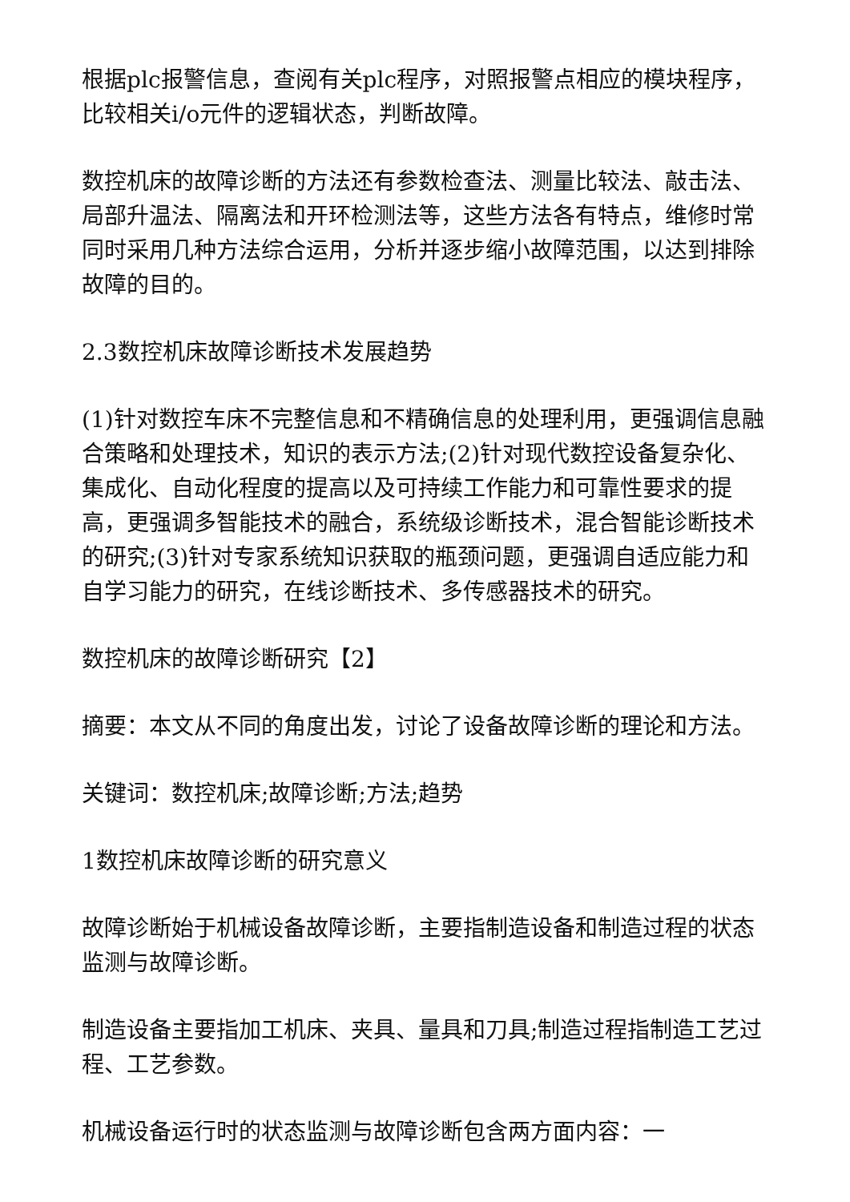根据plc报警信息，查阅有关plc程序，对照报警点相应的模块程序，比较相关i/o元件的逻辑状态，判断故障。
数控机床的故障诊断的方法还有参数检查法、测量比较法、敲击法、局部升温法、隔离法和开环检测法等，这些方法各有特点，维修时常同时采用几种方法综合运用，分析并逐步缩小故障范围，以达到排除故障的目的。
2.3数控机床故障诊断技术发展趋势
(1)针对数控车床不完整信息和不精确信息的处理利用，更强调信息融合策略和处理技术，知识的表示方法;(2)针对现代数控设备复杂化、集成化、自动化程度的提高以及可持续工作能力和可靠性要求的提高，更强调多智能技术的融合，系统级诊断技术，混合智能诊断技术的研究;(3)针对专家系统知识获取的瓶颈问题，更强调自适应能力和自学习能力的研究，在线诊断技术、多传感器技术的研究。
数控机床的故障诊断研究【2】
摘要：本文从不同的角度出发，讨论了设备故障诊断的理论和方法。
关键词：数控机床;故障诊断;方法;趋势
1数控机床故障诊断的研究意义
故障诊断始于机械设备故障诊断，主要指制造设备和制造过程的状态监测与故障诊断。
制造设备主要指加工机床、夹具、量具和刀具;制造过程指制造工艺过程、工艺参数。
机械设备运行时的状态监测与故障诊断包含两方面内容：一